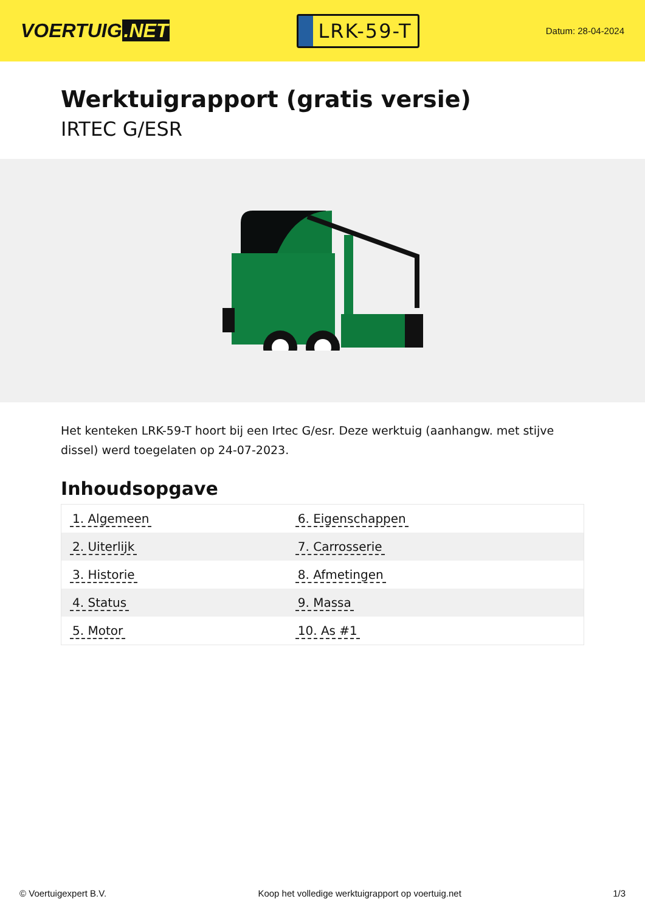VOERTUIG.NET
LRK-59-T
Datum: 28-04-2024
Werktuigrapport (gratis versie)
IRTEC G/ESR
Het kenteken LRK-59-T hoort bij een Irtec G/esr. Deze werktuig (aanhangw. met stijve dissel) werd toegelaten op 24-07-2023.
Inhoudsopgave
| 1. Algemeen | 6. Eigenschappen |
| 2. Uiterlijk | 7. Carrosserie |
| 3. Historie | 8. Afmetingen |
| 4. Status | 9. Massa |
| 5. Motor | 10. As #1 |
© Voertuigexpert B.V. Koop het volledige werktuigrapport op voertuig.net
1/3